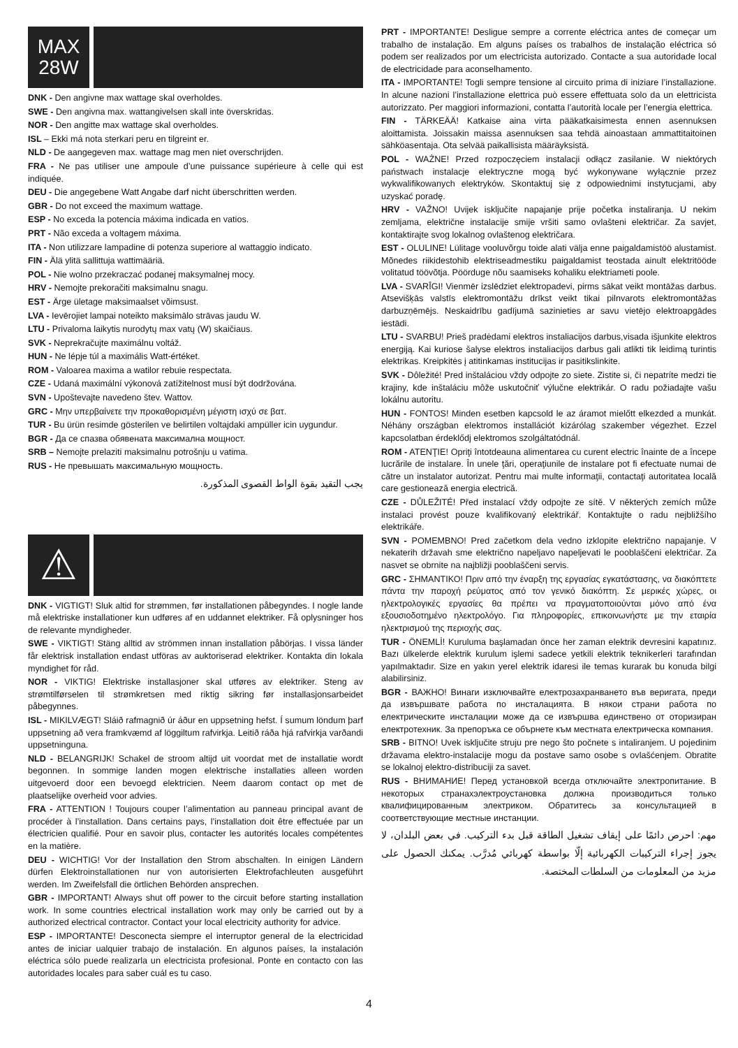MAX
28W
DNK - Den angivne max wattage skal overholdes.
SWE - Den angivna max. wattangivelsen skall inte överskridas.
NOR - Den angitte max wattage skal overholdes.
ISL – Ekki má nota sterkari peru en tilgreint er.
NLD - De aangegeven max. wattage mag men niet overschrijden.
FRA - Ne pas utiliser une ampoule d’une puissance supérieure à celle qui est indiquée.
DEU - Die angegebene Watt Angabe darf nicht überschritten werden.
GBR - Do not exceed the maximum wattage.
ESP - No exceda la potencia máxima indicada en vatios.
PRT - Não exceda a voltagem máxima.
ITA - Non utilizzare lampadine di potenza superiore al wattaggio indicato.
FIN - Älä ylitä sallittuja wattimääriä.
POL - Nie wolno przekraczać podanej maksymalnej mocy.
HRV - Nemojte prekoračiti maksimalnu snagu.
EST - Ärge ületage maksimaalset võimsust.
LVA - Ievērojiet lampai noteikto maksimālo strāvas jaudu W.
LTU - Privaloma laikytis nurodytų max vatų (W) skaičiaus.
SVK - Neprekračujte maximálnu voltáž.
HUN - Ne lépje túl a maximális Watt-értéket.
ROM - Valoarea maxima a watilor rebuie respectata.
CZE - Udaná maximální výkonová zatížitelnost musí být dodržována.
SVN - Upoštevajte navedeno štev. Wattov.
GRC - Μην υπερβαίνετε την προκαθορισμένη μέγιστη ισχύ σε βατ.
TUR - Bu ürün resimde gösterilen ve belirtilen voltajdaki ampüller icin uygundur.
BGR - Да се спазва обявената максимална мощност.
SRB – Nemojte prelaziti maksimalnu potrošnju u vatima.
RUS - Не превышать максимальную мощность.
يجب التقيد بقوة الواط القصوى المذكورة.
⚠
DNK - VIGTIGT! Sluk altid for strømmen, før installationen påbegyndes. I nogle lande må elektriske installationer kun udføres af en uddannet elektriker. Få oplysninger hos de relevante myndigheder.
SWE - VIKTIGT! Stäng alltid av strömmen innan installation påbörjas. I vissa länder får elektrisk installation endast utföras av auktoriserad elektriker. Kontakta din lokala myndighet för råd.
NOR - VIKTIG! Elektriske installasjoner skal utføres av elektriker. Steng av strømtilførselen til strømkretsen med riktig sikring før installasjonsarbeidet påbegynnes.
ISL - MIKILVÆGT! Sláið rafmagnið úr áður en uppsetning hefst. Í sumum löndum þarf uppsetning að vera framkvæmd af löggiltum rafvirkja. Leitið ráða hjá rafvirkja varðandi uppsetninguna.
NLD - BELANGRIJK! Schakel de stroom altijd uit voordat met de installatie wordt begonnen. In sommige landen mogen elektrische installaties alleen worden uitgevoerd door een bevoegd elektricien. Neem daarom contact op met de plaatselijke overheid voor advies.
FRA - ATTENTION ! Toujours couper l’alimentation au panneau principal avant de procéder à l’installation. Dans certains pays, l’installation doit être effectuée par un électricien qualifié. Pour en savoir plus, contacter les autorités locales compétentes en la matière.
DEU - WICHTIG! Vor der Installation den Strom abschalten. In einigen Ländern dürfen Elektroinstallationen nur von autorisierten Elektrofachleuten ausgeführt werden. Im Zweifelsfall die örtlichen Behörden ansprechen.
GBR - IMPORTANT! Always shut off power to the circuit before starting installation work. In some countries electrical installation work may only be carried out by a authorized electrical contractor. Contact your local electricity authority for advice.
ESP - IMPORTANTE! Desconecta siempre el interruptor general de la electricidad antes de iniciar ualquier trabajo de instalación. En algunos países, la instalación eléctrica sólo puede realizarla un electricista profesional. Ponte en contacto con las autoridades locales para saber cuál es tu caso.
PRT - IMPORTANTE! Desligue sempre a corrente eléctrica antes de começar um trabalho de instalação. Em alguns países os trabalhos de instalação eléctrica só podem ser realizados por um electricista autorizado. Contacte a sua autoridade local de electricidade para aconselhamento.
ITA - IMPORTANTE! Togli sempre tensione al circuito prima di iniziare l’installazione. In alcune nazioni l’installazione elettrica può essere effettuata solo da un elettricista autorizzato. Per maggiori informazioni, contatta l’autorità locale per l’energia elettrica.
FIN - TÄRKEÄÄ! Katkaise aina virta pääkatkaisimesta ennen asennuksen aloittamista. Joissakin maissa asennuksen saa tehdä ainoastaan ammattitaitoinen sähköasentaja. Ota selvää paikallisista määräyksistä.
POL - WAŻNE! Przed rozpoczęciem instalacji odłącz zasilanie. W niektórych państwach instalacje elektryczne mogą być wykonywane wyłącznie przez wykwalifikowanych elektryków. Skontaktuj się z odpowiednimi instytucjami, aby uzyskać poradę.
HRV - VAŽNO! Uvijek isključite napajanje prije početka instaliranja. U nekim zemljama, električne instalacije smije vršiti samo ovlašteni električar. Za savjet, kontaktirajte svog lokalnog ovlaštenog električara.
EST - OLULINE! Lülitage vooluvõrgu toide alati välja enne paigaldamistöö alustamist. Mõnedes riikidestohib elektriseadmestiku paigaldamist teostada ainult elektritööde volitatud töövõtja. Pöörduge nõu saamiseks kohaliku elektriameti poole.
LVA - SVARĪGI! Vienmēr izslēdziet elektropadevi, pirms sākat veikt montāžas darbus. Atsevišķās valstīs elektromontāžu drīkst veikt tikai pilnvarots elektromontāžas darbuzņēmējs. Neskaidrību gadījumā sazinieties ar savu vietējo elektroapgādes iestādi.
LTU - SVARBU! Prieš pradėdami elektros instaliacijos darbus,visada išjunkite elektros energiją. Kai kuriose šalyse elektros instaliacijos darbus gali atlikti tik leidimą turintis elektrikas. Kreipkitės į atitinkamas institucijas ir pasitikslinkite.
SVK - Dôležité! Pred inštaláciou vždy odpojte zo siete. Zistite si, či nepatríte medzi tie krajiny, kde inštaláciu môže uskutočniť výlučne elektrikár. O radu požiadajte vašu lokálnu autoritu.
HUN - FONTOS! Minden esetben kapcsold le az áramot mielőtt elkezded a munkát. Néhány országban elektromos installációt kizárólag szakember végezhet. Ezzel kapcsolatban érdeklődj elektromos szolgáltatódnál.
ROM - ATENŢIE! Opriţi întotdeauna alimentarea cu curent electric înainte de a începe lucrările de instalare. În unele ţări, operaţiunile de instalare pot fi efectuate numai de către un instalator autorizat. Pentru mai multe informaţii, contactaţi autoritatea locală care gestionează energia electrică.
CZE - DŮLEŽITÉ! Před instalací vždy odpojte ze sítě. V některých zemích může instalaci provést pouze kvalifikovaný elektrikář. Kontaktujte o radu nejbližšího elektrikáře.
SVN - POMEMBNO! Pred začetkom dela vedno izklopite električno napajanje. V nekaterih državah sme električno napeljavo napeljevati le pooblaščeni električar. Za nasvet se obrnite na najbližji pooblaščeni servis.
GRC - ΣΗΜΑΝΤΙΚΟ! Πριν από την έναρξη της εργασίας εγκατάστασης, να διακόπτετε πάντα την παροχή ρεύματος από τον γενικό διακόπτη. Σε μερικές χώρες, οι ηλεκτρολογικές εργασίες θα πρέπει να πραγματοποιούνται μόνο από ένα εξουσιοδοτημένο ηλεκτρολόγο. Για πληροφορίες, επικοινωνήστε με την εταιρία ηλεκτρισμού της περιοχής σας.
TUR - ÖNEMLİ! Kuruluma başlamadan önce her zaman elektrik devresini kapatınız. Bazı ülkelerde elektrik kurulum işlemi sadece yetkili elektrik teknikerleri tarafından yapılmaktadır. Size en yakın yerel elektrik idaresi ile temas kurarak bu konuda bilgi alabilirsiniz.
BGR - ВАЖНО! Винаги изключвайте електрозахранването във веригата, преди да извършвате работа по инсталацията. В някои страни работа по електрическите инсталации може да се извършва единствено от оторизиран електротехник. За препоръка се обърнете към местната електрическа компания.
SRB - BITNO! Uvek isključite struju pre nego što počnete s intaliranjem. U pojedinim državama elektro-instalacije mogu da postave samo osobe s ovlašćenjem. Obratite se lokalnoj elektro-distribuciji za savet.
RUS - ВНИМАНИЕ! Перед установкой всегда отключайте электропитание. В некоторых странахэлектроустановка должна производиться только квалифицированным электриком. Обратитесь за консультацией в соответствующие местные инстанции.
مهم: احرص دائمًا على إيقاف تشغيل الطاقة قبل بدء التركيب. في بعض البلدان، لا يجوز إجراء التركيبات الكهربائية إلّا بواسطة كهربائي مُدرَّب. يمكنك الحصول على مزيد من المعلومات من السلطات المختصة.
4